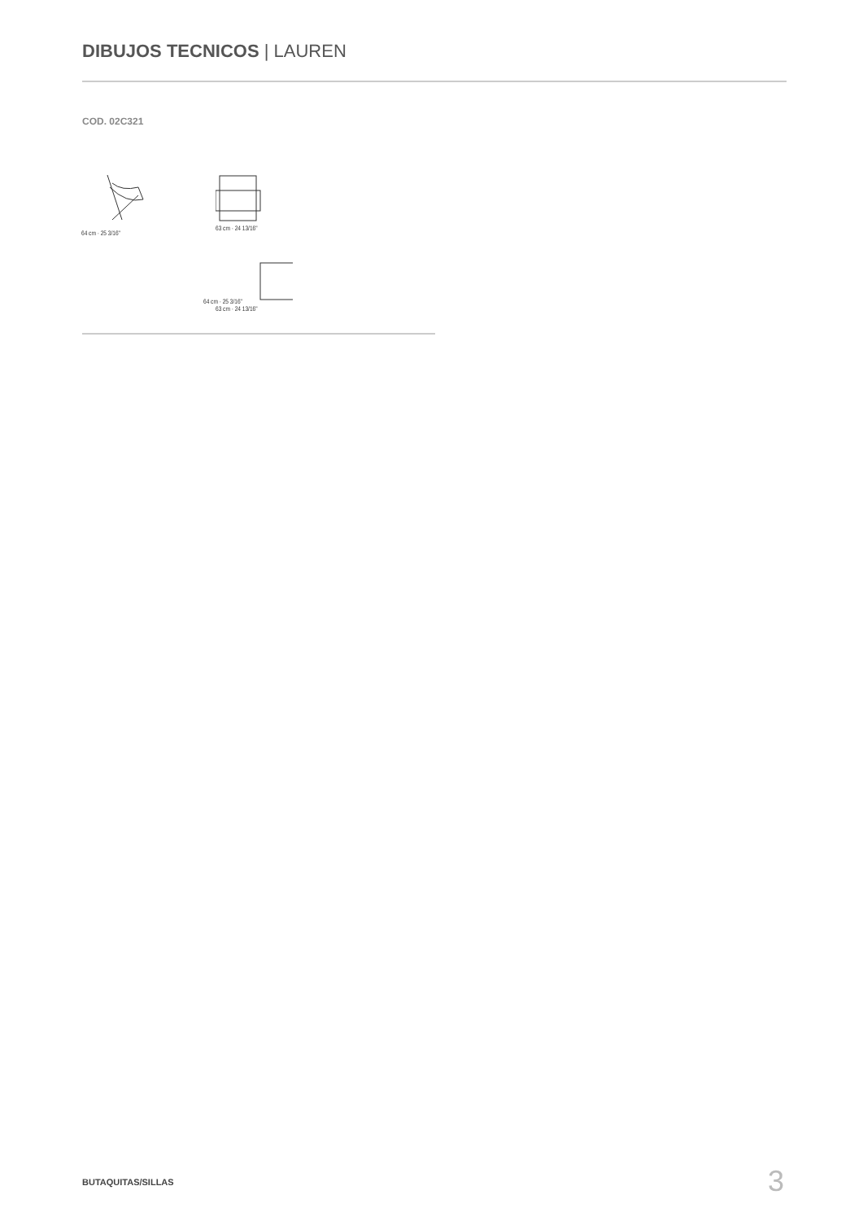DIBUJOS TECNICOS | LAUREN
COD. 02C321
64 cm · 25 3/16" 63 cm · 24 13/16"
64 cm · 25 3/16"
63 cm · 24 13/16"
BUTAQUITAS/SILLAS 3